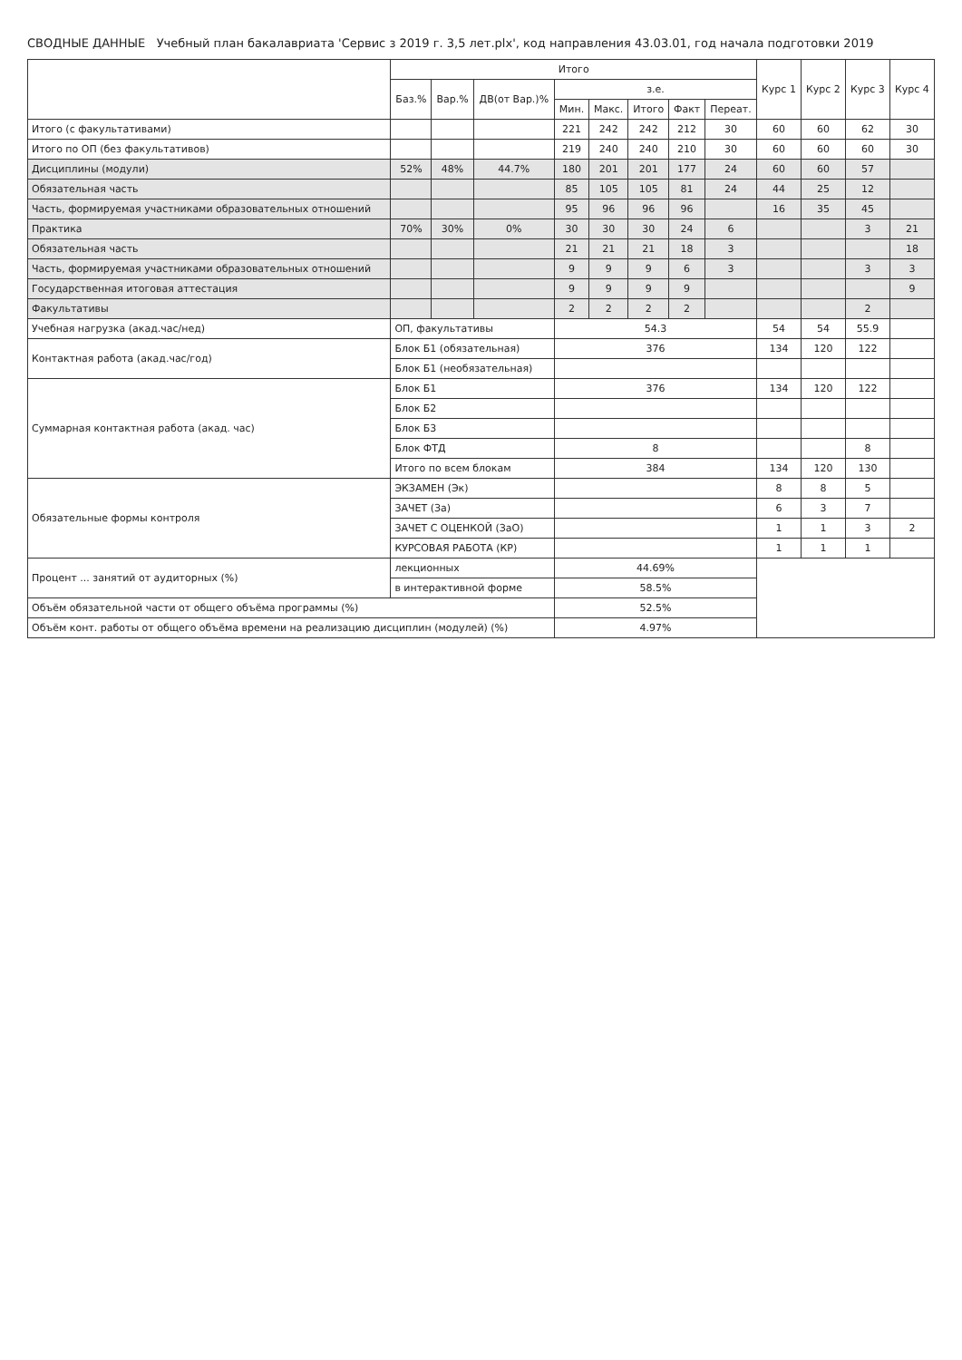СВОДНЫЕ ДАННЫЕ Учебный план бакалавриата 'Сервис з 2019 г. 3,5 лет.plx', код направления 43.03.01, год начала подготовки 2019
| | Итого | | | | | | | | Курс 1 | Курс 2 | Курс 3 | Курс 4 |
| --- | --- | --- | --- | --- | --- | --- | --- | --- | --- | --- | --- | --- |
| | Баз.% | Вар.% | ДВ(от Вар.)% | з.е. | | | | | | | | |
| | | | | Мин. | Макс. | Итого | Факт | Переат. | | | | |
| Итого (с факультативами) | | | | 221 | 242 | 242 | 212 | 30 | 60 | 60 | 62 | 30 |
| Итого по ОП (без факультативов) | | | | 219 | 240 | 240 | 210 | 30 | 60 | 60 | 60 | 30 |
| Дисциплины (модули) | 52% | 48% | 44.7% | 180 | 201 | 201 | 177 | 24 | 60 | 60 | 57 | |
| Обязательная часть | | | | 85 | 105 | 105 | 81 | 24 | 44 | 25 | 12 | |
| Часть, формируемая участниками образовательных отношений | | | | 95 | 96 | 96 | 96 | | 16 | 35 | 45 | |
| Практика | 70% | 30% | 0% | 30 | 30 | 30 | 24 | 6 | | | 3 | 21 |
| Обязательная часть | | | | 21 | 21 | 21 | 18 | 3 | | | | 18 |
| Часть, формируемая участниками образовательных отношений | | | | 9 | 9 | 9 | 6 | 3 | | | 3 | 3 |
| Государственная итоговая аттестация | | | | 9 | 9 | 9 | 9 | | | | | 9 |
| Факультативы | | | | 2 | 2 | 2 | 2 | | | | 2 | |
| Учебная нагрузка (акад.час/нед) | ОП, факультативы | | | 54.3 | | | | | 54 | 54 | 55.9 | |
| Контактная работа (акад.час/год) | Блок Б1 (обязательная) | | | 376 | | | | | 134 | 120 | 122 | |
| | Блок Б1 (необязательная) | | | | | | | | | | | |
| Суммарная контактная работа (акад. час) | Блок Б1 | | | 376 | | | | | 134 | 120 | 122 | |
| | Блок Б2 | | | | | | | | | | | |
| | Блок Б3 | | | | | | | | | | | |
| | Блок ФТД | | | 8 | | | | | | | 8 | |
| | Итого по всем блокам | | | 384 | | | | | 134 | 120 | 130 | |
| Обязательные формы контроля | ЭКЗАМЕН (Эк) | | | | | | | | 8 | 8 | 5 | |
| | ЗАЧЕТ (За) | | | | | | | | 6 | 3 | 7 | |
| | ЗАЧЕТ С ОЦЕНКОЙ (ЗаО) | | | | | | | | 1 | 1 | 3 | 2 |
| | КУРСОВАЯ РАБОТА (КР) | | | | | | | | 1 | 1 | 1 | |
| Процент ... занятий от аудиторных (%) | лекционных | | | 44.69% | | | | | | | | |
| | в интерактивной форме | | | 58.5% | | | | | | | | |
| Объём обязательной части от общего объёма программы (%) | | | | 52.5% | | | | | | | | |
| Объём конт. работы от общего объёма времени на реализацию дисциплин (модулей) (%) | | | | 4.97% | | | | | | | | |